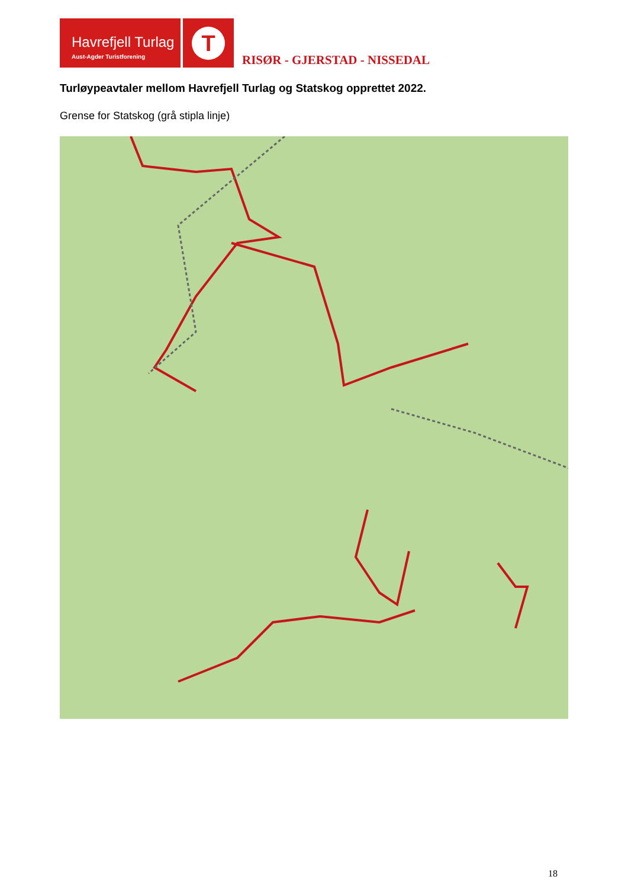Havrefjell Turlag
Aust-Agder Turistforening
T
RISØR - GJERSTAD - NISSEDAL
Turløypeavtaler mellom Havrefjell Turlag og Statskog opprettet 2022.
Grense for Statskog (grå stipla linje)
18